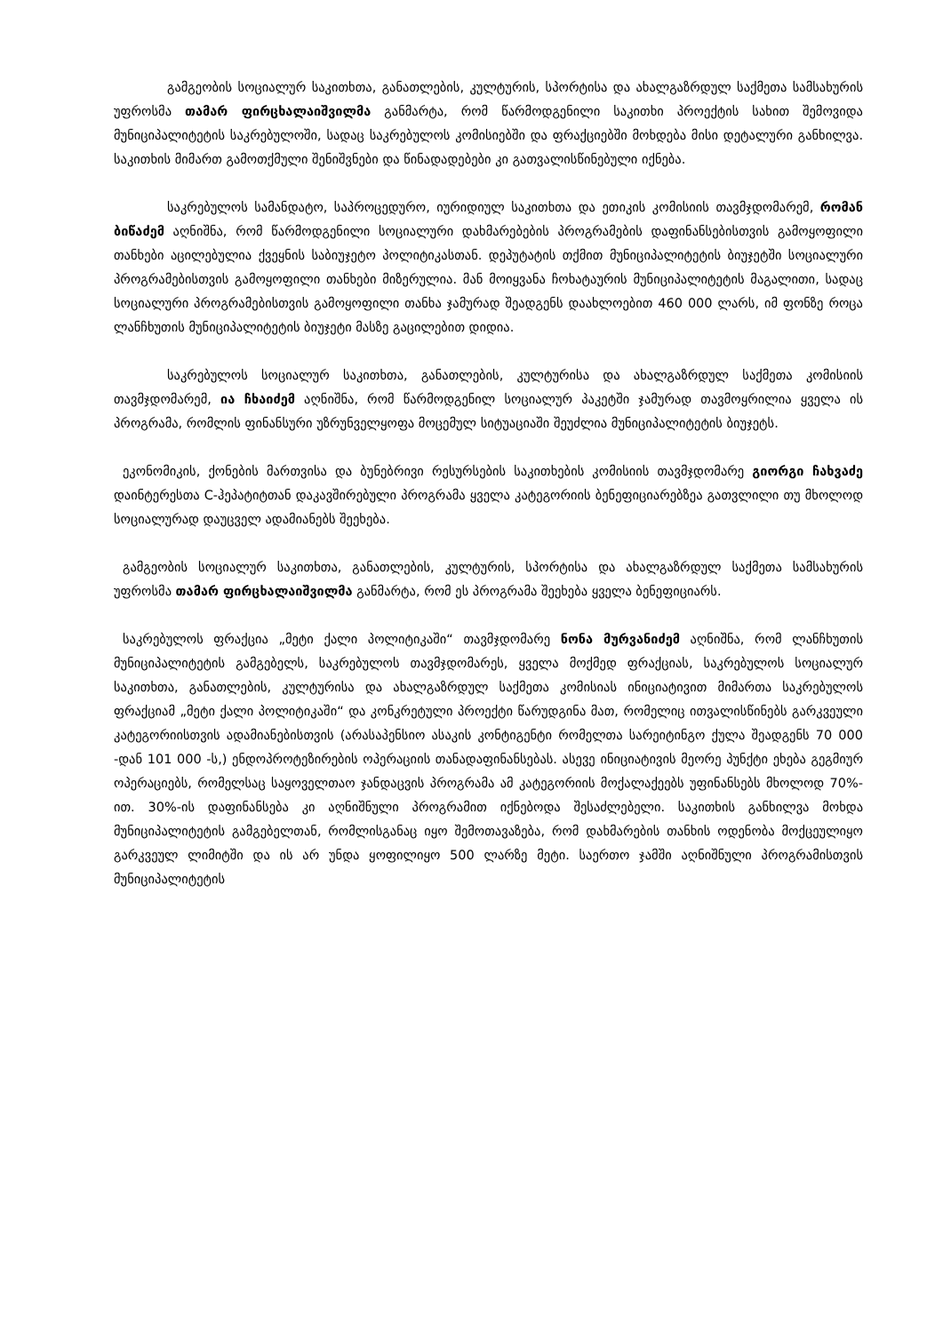გამგეობის სოციალურ საკითხთა, განათლების, კულტურის, სპორტისა და ახალგაზრდულ საქმეთა სამსახურის უფროსმა თამარ ფირცხალაიშვილმა განმარტა, რომ წარმოდგენილი საკითხი პროექტის სახით შემოვიდა მუნიციპალიტეტის საკრებულოში, სადაც საკრებულოს კომისიებში და ფრაქციებში მოხდება მისი დეტალური განხილვა. საკითხის მიმართ გამოთქმული შენიშვნები და წინადადებები კი გათვალისწინებული იქნება.
საკრებულოს სამანდატო, საპროცედურო, იურიდიულ საკითხთა და ეთიკის კომისიის თავმჯდომარემ, რომან ბიწაძემ აღნიშნა, რომ წარმოდგენილი სოციალური დახმარებების პროგრამების დაფინანსებისთვის გამოყოფილი თანხები აცილებულია ქვეყნის საბიუჯეტო პოლიტიკასთან. დეპუტატის თქმით მუნიციპალიტეტის ბიუჯეტში სოციალური პროგრამებისთვის გამოყოფილი თანხები მიზერულია. მან მოიყვანა ჩოხატაურის მუნიციპალიტეტის მაგალითი, სადაც სოციალური პროგრამებისთვის გამოყოფილი თანხა ჯამურად შეადგენს დაახლოებით 460 000 ლარს, იმ ფონზე როცა ლანჩხუთის მუნიციპალიტეტის ბიუჯეტი მასზე გაცილებით დიდია.
საკრებულოს სოციალურ საკითხთა, განათლების, კულტურისა და ახალგაზრდულ საქმეთა კომისიის თავმჯდომარემ, ია ჩხაიძემ აღნიშნა, რომ წარმოდგენილ სოციალურ პაკეტში ჯამურად თავმოყრილია ყველა ის პროგრამა, რომლის ფინანსური უზრუნველყოფა მოცემულ სიტუაციაში შეუძლია მუნიციპალიტეტის ბიუჯეტს.
ეკონომიკის, ქონების მართვისა და ბუნებრივი რესურსების საკითხების კომისიის თავმჯდომარე გიორგი ჩახვაძე დაინტერესთა C-ჰეპატიტთან დაკავშირებული პროგრამა ყველა კატეგორიის ბენეფიციარებზეა გათვლილი თუ მხოლოდ სოციალურად დაუცველ ადამიანებს შეეხება.
გამგეობის სოციალურ საკითხთა, განათლების, კულტურის, სპორტისა და ახალგაზრდულ საქმეთა სამსახურის უფროსმა თამარ ფირცხალაიშვილმა განმარტა, რომ ეს პროგრამა შეეხება ყველა ბენეფიციარს.
საკრებულოს ფრაქცია „მეტი ქალი პოლიტიკაში“ თავმჯდომარე ნონა მურვანიძემ აღნიშნა, რომ ლანჩხუთის მუნიციპალიტეტის გამგებელს, საკრებულოს თავმჯდომარეს, ყველა მოქმედ ფრაქციას, საკრებულოს სოციალურ საკითხთა, განათლების, კულტურისა და ახალგაზრდულ საქმეთა კომისიას ინიციატივით მიმართა საკრებულოს ფრაქციამ „მეტი ქალი პოლიტიკაში“ და კონკრეტული პროექტი წარუდგინა მათ, რომელიც ითვალისწინებს გარკვეული კატეგორიისთვის ადამიანებისთვის (არასაპენსიო ასაკის კონტიგენტი რომელთა სარეიტინგო ქულა შეადგენს 70 000 -დან 101 000 -ს,) ენდოპროტეზირების ოპერაციის თანადაფინანსებას. ასევე ინიციატივის მეორე პუნქტი ეხება გეგმიურ ოპერაციებს, რომელსაც საყოველთაო ჯანდაცვის პროგრამა ამ კატეგორიის მოქალაქეებს უფინანსებს მხოლოდ 70%-ით. 30%-ის დაფინანსება კი აღნიშნული პროგრამით იქნებოდა შესაძლებელი. საკითხის განხილვა მოხდა მუნიციპალიტეტის გამგებელთან, რომლისგანაც იყო შემოთავაზება, რომ დახმარების თანხის ოდენობა მოქცეულიყო გარკვეულ ლიმიტში და ის არ უნდა ყოფილიყო 500 ლარზე მეტი. საერთო ჯამში აღნიშნული პროგრამისთვის მუნიციპალიტეტის